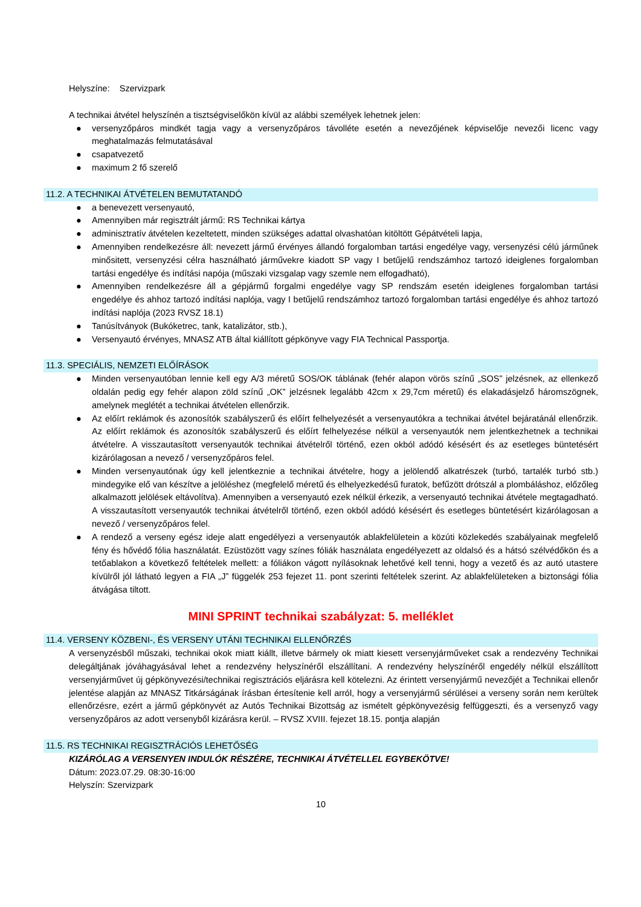Helyszíne: Szervizpark
A technikai átvétel helyszínén a tisztségviselőkön kívül az alábbi személyek lehetnek jelen:
● versenyzőpáros mindkét tagja vagy a versenyzőpáros távolléte esetén a nevezőjének képviselője nevezői licenc vagy meghatalmazás felmutatásával
● csapatvezető
● maximum 2 fő szerelő
11.2. A TECHNIKAI ÁTVÉTELEN BEMUTATANDÓ
● a benevezett versenyautó,
● Amennyiben már regisztrált jármű: RS Technikai kártya
● adminisztratív átvételen kezeltetett, minden szükséges adattal olvashatóan kitöltött Gépátvételi lapja,
● Amennyiben rendelkezésre áll: nevezett jármű érvényes állandó forgalomban tartási engedélye vagy, versenyzési célú járműnek minősitett, versenyzési célra használható járművekre kiadott SP vagy I betűjelű rendszámhoz tartozó ideiglenes forgalomban tartási engedélye és indítási napója (műszaki vizsgalap vagy szemle nem elfogadható),
● Amennyiben rendelkezésre áll a gépjármű forgalmi engedélye vagy SP rendszám esetén ideiglenes forgalomban tartási engedélye és ahhoz tartozó indítási naplója, vagy I betűjelű rendszámhoz tartozó forgalomban tartási engedélye és ahhoz tartozó indítási naplója (2023 RVSZ 18.1)
● Tanúsítványok (Bukóketrec, tank, katalizátor, stb.),
● Versenyautó érvényes, MNASZ ATB által kiállított gépkönyve vagy FIA Technical Passportja.
11.3. SPECIÁLIS, NEMZETI ELŐÍRÁSOK
● Minden versenyautóban lennie kell egy A/3 méretű SOS/OK táblának (fehér alapon vörös színű „SOS” jelzésnek, az ellenkező oldalán pedig egy fehér alapon zöld színű „OK” jelzésnek legalább 42cm x 29,7cm méretű) és elakadásjelző háromszögnek, amelynek meglétét a technikai átvételen ellenőrzik.
● Az előírt reklámok és azonosítók szabályszerű és előírt felhelyezését a versenyautókra a technikai átvétel bejáratánál ellenőrzik. Az előírt reklámok és azonosítók szabályszerű és előírt felhelyezése nélkül a versenyautók nem jelentkezhetnek a technikai átvételre. A visszautasított versenyautók technikai átvételről történő, ezen okból adódó késésért és az esetleges büntetésért kizárólagosan a nevező / versenyzőpáros felel.
● Minden versenyautónak úgy kell jelentkeznie a technikai átvételre, hogy a jelölendő alkatrészek (turbó, tartalék turbó stb.) mindegyike elő van készítve a jelöléshez (megfelelő méretű és elhelyezkedésű furatok, befűzött drótszál a plombáláshoz, előzőleg alkalmazott jelölések eltávolítva). Amennyiben a versenyautó ezek nélkül érkezik, a versenyautó technikai átvétele megtagadható. A visszautasított versenyautók technikai átvételről történő, ezen okból adódó késésért és esetleges büntetésért kizárólagosan a nevező / versenyzőpáros felel.
● A rendező a verseny egész ideje alatt engedélyezi a versenyautók ablakfelületein a közúti közlekedés szabályainak megfelelő fény és hővédő fólia használatát. Ezüstözött vagy színes fóliák használata engedélyezett az oldalsó és a hátsó szélvédőkön és a tetőablakon a következő feltételek mellett: a fóliákon vágott nyílásoknak lehetővé kell tenni, hogy a vezető és az autó utastere kívülről jól látható legyen a FIA „J” függelék 253 fejezet 11. pont szerinti feltételek szerint. Az ablakfelületeken a biztonsági fólia átvágása tiltott.
MINI SPRINT technikai szabályzat: 5. melléklet
11.4. VERSENY KÖZBENI-, ÉS VERSENY UTÁNI TECHNIKAI ELLENŐRZÉS
A versenyzésből műszaki, technikai okok miatt kiállt, illetve bármely ok miatt kiesett versenyjárműveket csak a rendezvény Technikai delegáltjának jóváhagyásával lehet a rendezvény helyszínéről elszállítani. A rendezvény helyszínéről engedély nélkül elszállított versenyjárművet új gépkönyvezési/technikai regisztrációs eljárásra kell kötelezni. Az érintett versenyjármű nevezőjét a Technikai ellenőr jelentése alapján az MNASZ Titkárságának írásban értesítenie kell arról, hogy a versenyjármű sérülései a verseny során nem kerültek ellenőrzésre, ezért a jármű gépkönyvét az Autós Technikai Bizottság az ismételt gépkönyvezésig felfüggeszti, és a versenyző vagy versenyzőpáros az adott versenyből kizárásra kerül. – RVSZ XVIII. fejezet 18.15. pontja alapján
11.5. RS TECHNIKAI REGISZTRÁCIÓS LEHETŐSÉG
KIZÁRÓLAG A VERSENYEN INDULÓK RÉSZÉRE, TECHNIKAI ÁTVÉTELLEL EGYBEKÖTVE!
Dátum: 2023.07.29. 08:30-16:00
Helyszín: Szervizpark
10